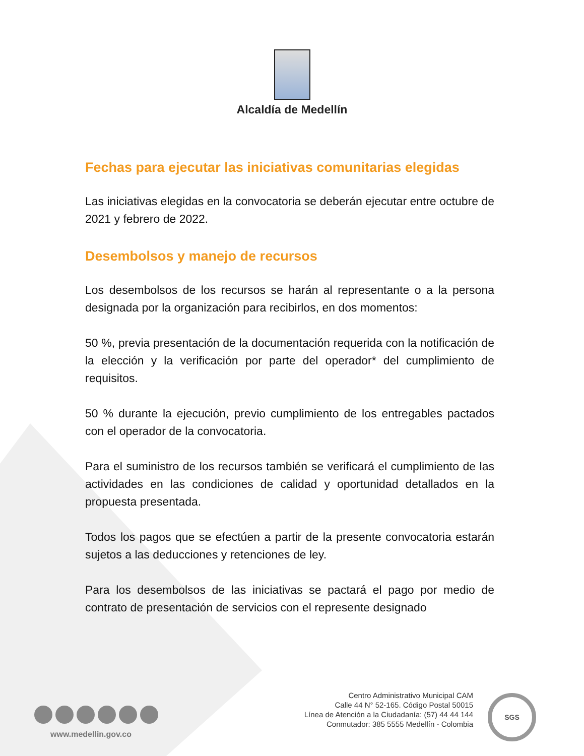Alcaldía de Medellín
Fechas para ejecutar las iniciativas comunitarias elegidas
Las iniciativas elegidas en la convocatoria se deberán ejecutar entre octubre de 2021 y febrero de 2022.
Desembolsos y manejo de recursos
Los desembolsos de los recursos se harán al representante o a la persona designada por la organización para recibirlos, en dos momentos:
50 %, previa presentación de la documentación requerida con la notificación de la elección y la verificación por parte del operador* del cumplimiento de requisitos.
50 % durante la ejecución, previo cumplimiento de los entregables pactados con el operador de la convocatoria.
Para el suministro de los recursos también se verificará el cumplimiento de las actividades en las condiciones de calidad y oportunidad detallados en la propuesta presentada.
Todos los pagos que se efectúen a partir de la presente convocatoria estarán sujetos a las deducciones y retenciones de ley.
Para los desembolsos de las iniciativas se pactará el pago por medio de contrato de presentación de servicios con el represente designado
www.medellin.gov.co
Centro Administrativo Municipal CAM
Calle 44 N° 52-165. Código Postal 50015
Línea de Atención a la Ciudadanía: (57) 44 44 144
Conmutador: 385 5555 Medellín - Colombia
SGS